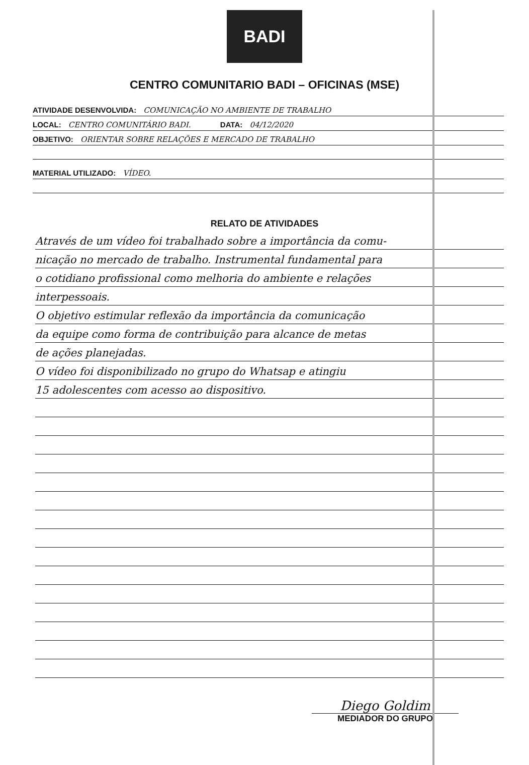BADI
CENTRO COMUNITARIO BADI – OFICINAS (MSE)
ATIVIDADE DESENVOLVIDA: COMUNICAÇÃO NO AMBIENTE DE TRABALHO
LOCAL: CENTRO COMUNITÁRIO BADI. DATA: 04/12/2020
OBJETIVO: ORIENTAR SOBRE RELAÇÕES E MERCADO DE TRABALHO
MATERIAL UTILIZADO: VÍDEO.
RELATO DE ATIVIDADES
Através de um vídeo foi trabalhado sobre a importância da comu-
nicação no mercado de trabalho. Instrumental fundamental para
o cotidiano profissional como melhoria do ambiente e relações
interpessoais.
O objetivo estimular reflexão da importância da comunicação
da equipe como forma de contribuição para alcance de metas
de ações planejadas.
O vídeo foi disponibilizado no grupo do Whatsap e atingiu
15 adolescentes com acesso ao dispositivo.
Diego Goldim
MEDIADOR DO GRUPO